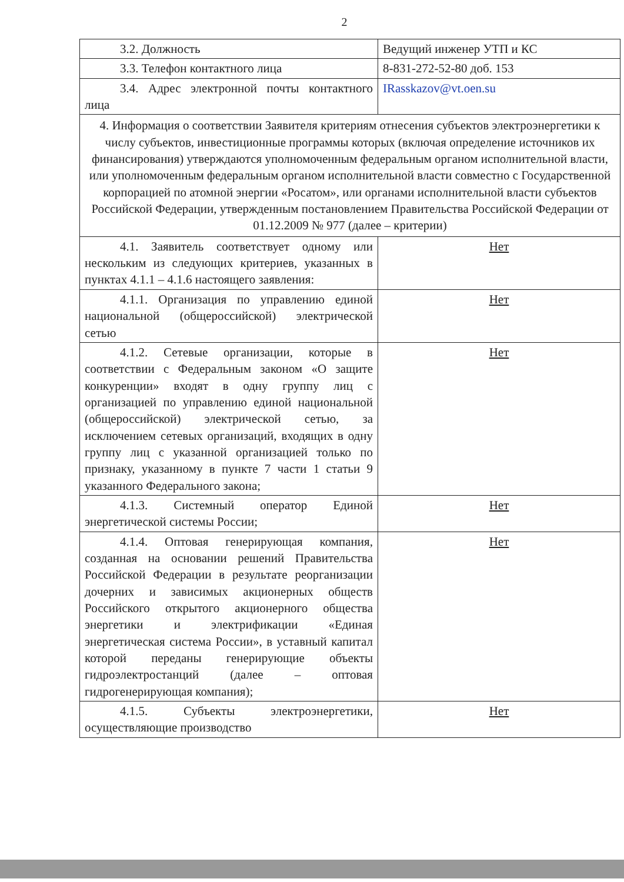2
| 3.2. Должность | Ведущий инженер УТП и КС |
| 3.3. Телефон контактного лица | 8-831-272-52-80 доб. 153 |
| 3.4. Адрес электронной почты контактного лица | IRasskazov@vt.oen.su |
| 4. Информация о соответствии Заявителя критериям отнесения субъектов электроэнергетики к числу субъектов, инвестиционные программы которых (включая определение источников их финансирования) утверждаются уполномоченным федеральным органом исполнительной власти, или уполномоченным федеральным органом исполнительной власти совместно с Государственной корпорацией по атомной энергии «Росатом», или органами исполнительной власти субъектов Российской Федерации, утвержденным постановлением Правительства Российской Федерации от 01.12.2009 № 977 (далее – критерии) | |
| 4.1. Заявитель соответствует одному или нескольким из следующих критериев, указанных в пунктах 4.1.1 – 4.1.6 настоящего заявления: | Нет |
| 4.1.1. Организация по управлению единой национальной (общероссийской) электрической сетью | Нет |
| 4.1.2. Сетевые организации, которые в соответствии с Федеральным законом «О защите конкуренции» входят в одну группу лиц с организацией по управлению единой национальной (общероссийской) электрической сетью, за исключением сетевых организаций, входящих в одну группу лиц с указанной организацией только по признаку, указанному в пункте 7 части 1 статьи 9 указанного Федерального закона; | Нет |
| 4.1.3. Системный оператор Единой энергетической системы России; | Нет |
| 4.1.4. Оптовая генерирующая компания, созданная на основании решений Правительства Российской Федерации в результате реорганизации дочерних и зависимых акционерных обществ Российского открытого акционерного общества энергетики и электрификации «Единая энергетическая система России», в уставный капитал которой переданы генерирующие объекты гидроэлектростанций (далее – оптовая гидрогенерирующая компания); | Нет |
| 4.1.5. Субъекты электроэнергетики, осуществляющие производство | Нет |